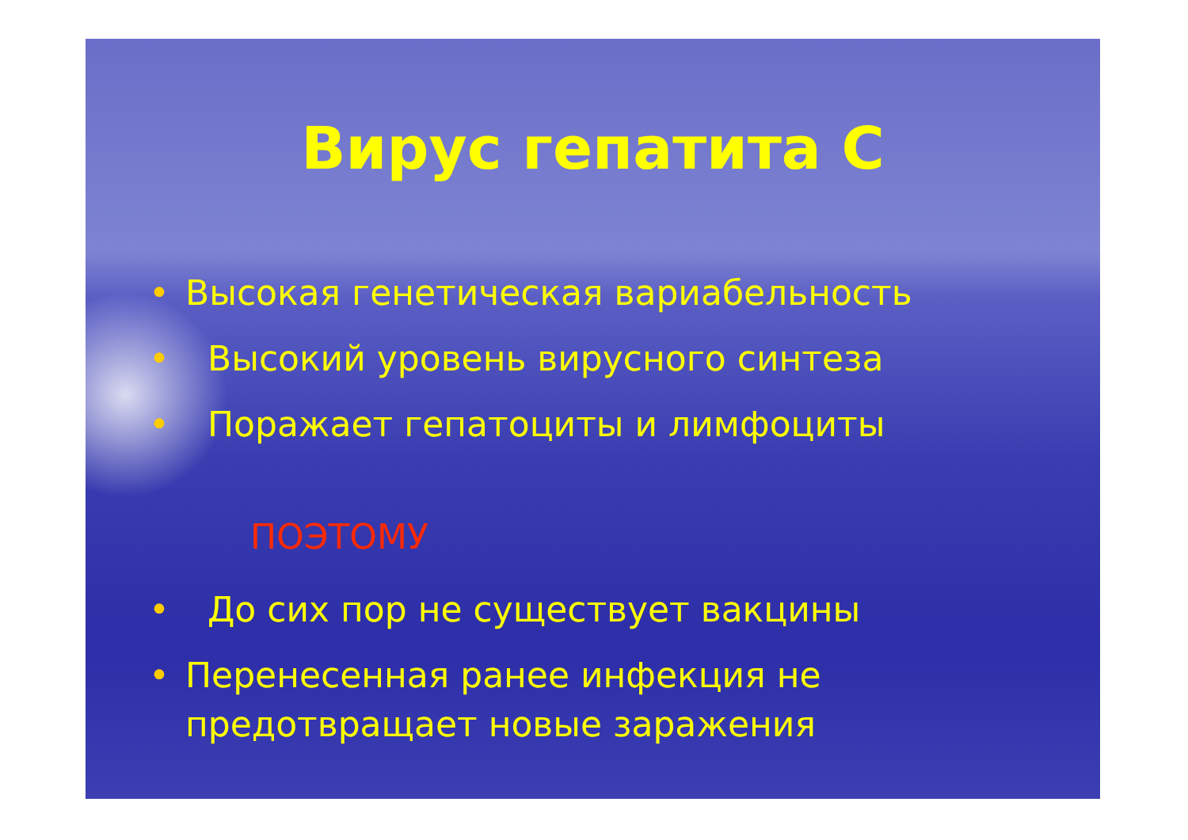Вирус гепатита С
• Высокая генетическая вариабельность
• Высокий уровень вирусного синтеза
• Поражает гепатоциты и лимфоциты
ПОЭТОМУ
• До сих пор не существует вакцины
• Перенесенная ранее инфекция не предотвращает новые заражения